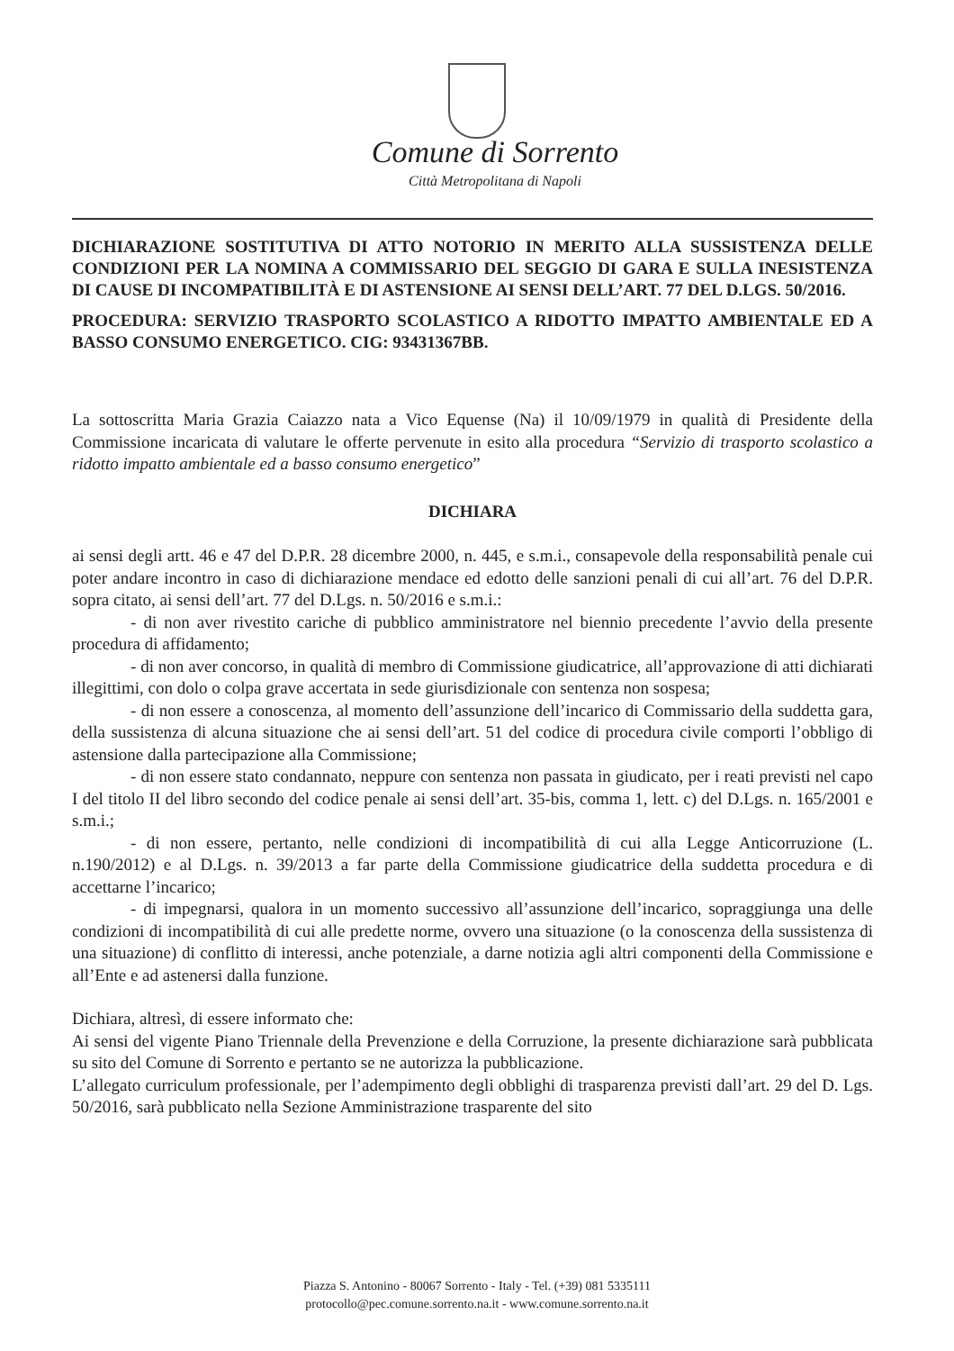Comune di Sorrento
Città Metropolitana di Napoli
DICHIARAZIONE SOSTITUTIVA DI ATTO NOTORIO IN MERITO ALLA SUSSISTENZA DELLE CONDIZIONI PER LA NOMINA A COMMISSARIO DEL SEGGIO DI GARA E SULLA INESISTENZA DI CAUSE DI INCOMPATIBILITÀ E DI ASTENSIONE AI SENSI DELL’ART. 77 DEL D.LGS. 50/2016.
PROCEDURA: SERVIZIO TRASPORTO SCOLASTICO A RIDOTTO IMPATTO AMBIENTALE ED A BASSO CONSUMO ENERGETICO. CIG: 93431367BB.
La sottoscritta Maria Grazia Caiazzo nata a Vico Equense (Na) il 10/09/1979 in qualità di Presidente della Commissione incaricata di valutare le offerte pervenute in esito alla procedura “Servizio di trasporto scolastico a ridotto impatto ambientale ed a basso consumo energetico”
DICHIARA
ai sensi degli artt. 46 e 47 del D.P.R. 28 dicembre 2000, n. 445, e s.m.i., consapevole della responsabilità penale cui poter andare incontro in caso di dichiarazione mendace ed edotto delle sanzioni penali di cui all’art. 76 del D.P.R. sopra citato, ai sensi dell’art. 77 del D.Lgs. n. 50/2016 e s.m.i.:
- di non aver rivestito cariche di pubblico amministratore nel biennio precedente l’avvio della presente procedura di affidamento;
- di non aver concorso, in qualità di membro di Commissione giudicatrice, all’approvazione di atti dichiarati illegittimi, con dolo o colpa grave accertata in sede giurisdizionale con sentenza non sospesa;
- di non essere a conoscenza, al momento dell’assunzione dell’incarico di Commissario della suddetta gara, della sussistenza di alcuna situazione che ai sensi dell’art. 51 del codice di procedura civile comporti l’obbligo di astensione dalla partecipazione alla Commissione;
- di non essere stato condannato, neppure con sentenza non passata in giudicato, per i reati previsti nel capo I del titolo II del libro secondo del codice penale ai sensi dell’art. 35-bis, comma 1, lett. c) del D.Lgs. n. 165/2001 e s.m.i.;
- di non essere, pertanto, nelle condizioni di incompatibilità di cui alla Legge Anticorruzione (L. n.190/2012) e al D.Lgs. n. 39/2013 a far parte della Commissione giudicatrice della suddetta procedura e di accettarne l’incarico;
- di impegnarsi, qualora in un momento successivo all’assunzione dell’incarico, sopraggiunga una delle condizioni di incompatibilità di cui alle predette norme, ovvero una situazione (o la conoscenza della sussistenza di una situazione) di conflitto di interessi, anche potenziale, a darne notizia agli altri componenti della Commissione e all’Ente e ad astenersi dalla funzione.
Dichiara, altresì, di essere informato che:
Ai sensi del vigente Piano Triennale della Prevenzione e della Corruzione, la presente dichiarazione sarà pubblicata su sito del Comune di Sorrento e pertanto se ne autorizza la pubblicazione.
L’allegato curriculum professionale, per l’adempimento degli obblighi di trasparenza previsti dall’art. 29 del D. Lgs. 50/2016, sarà pubblicato nella Sezione Amministrazione trasparente del sito
Piazza S. Antonino - 80067 Sorrento - Italy - Tel. (+39) 081 5335111
protocollo@pec.comune.sorrento.na.it - www.comune.sorrento.na.it